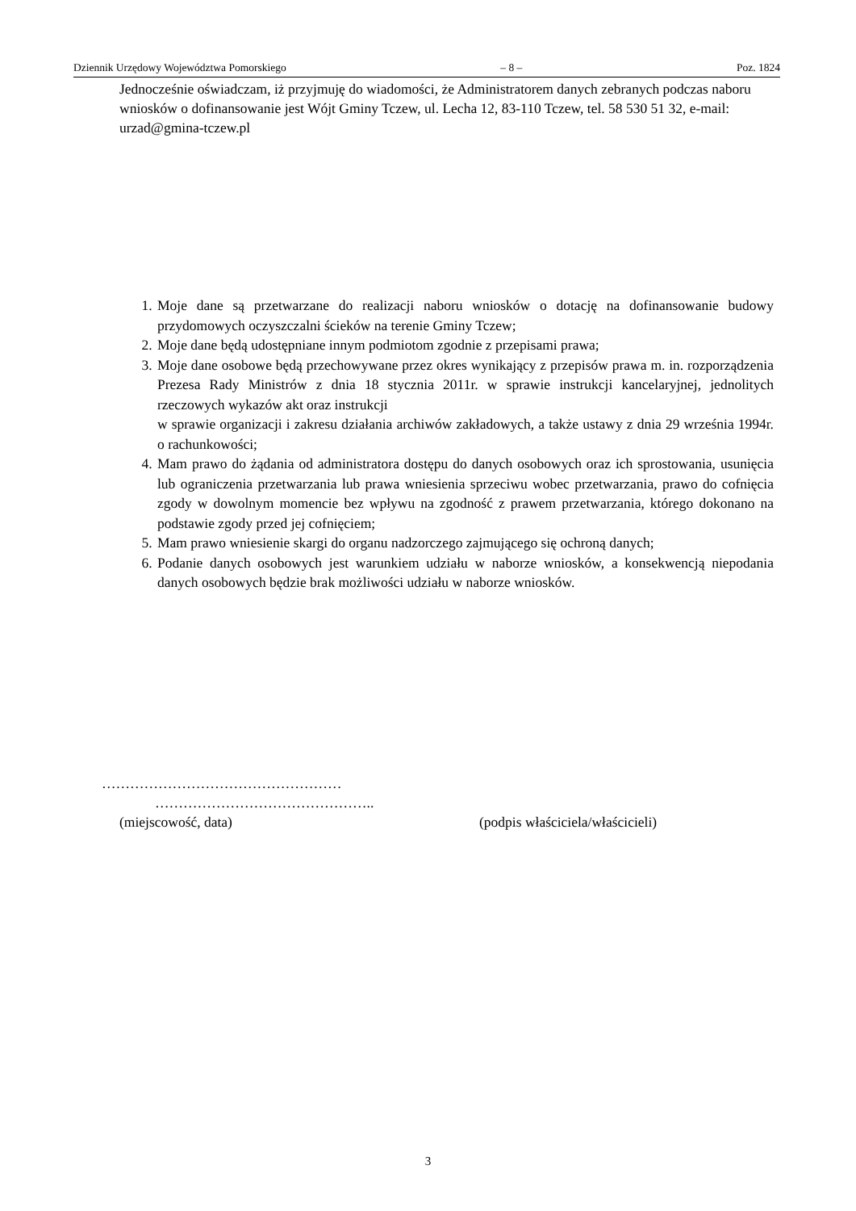Dziennik Urzędowy Województwa Pomorskiego – 8 – Poz. 1824
Jednocześnie oświadczam, iż przyjmuję do wiadomości, że Administratorem danych zebranych podczas naboru wniosków o dofinansowanie jest Wójt Gminy Tczew, ul. Lecha 12, 83-110 Tczew, tel. 58 530 51 32, e-mail: urzad@gmina-tczew.pl
1. Moje dane są przetwarzane do realizacji naboru wniosków o dotację na dofinansowanie budowy przydomowych oczyszczalni ścieków na terenie Gminy Tczew;
2. Moje dane będą udostępniane innym podmiotom zgodnie z przepisami prawa;
3. Moje dane osobowe będą przechowywane przez okres wynikający z przepisów prawa m. in. rozporządzenia Prezesa Rady Ministrów z dnia 18 stycznia 2011r. w sprawie instrukcji kancelaryjnej, jednolitych rzeczowych wykazów akt oraz instrukcji
w sprawie organizacji i zakresu działania archiwów zakładowych, a także ustawy z dnia 29 września 1994r. o rachunkowości;
4. Mam prawo do żądania od administratora dostępu do danych osobowych oraz ich sprostowania, usunięcia lub ograniczenia przetwarzania lub prawa wniesienia sprzeciwu wobec przetwarzania, prawo do cofnięcia zgody w dowolnym momencie bez wpływu na zgodność z prawem przetwarzania, którego dokonano na podstawie zgody przed jej cofnięciem;
5. Mam prawo wniesienie skargi do organu nadzorczego zajmującego się ochroną danych;
6. Podanie danych osobowych jest warunkiem udziału w naborze wniosków, a konsekwencją niepodania danych osobowych będzie brak możliwości udziału w naborze wniosków.
……………………………………………
………………………………………..
(miejscowość, data) (podpis właściciela/właścicieli)
3